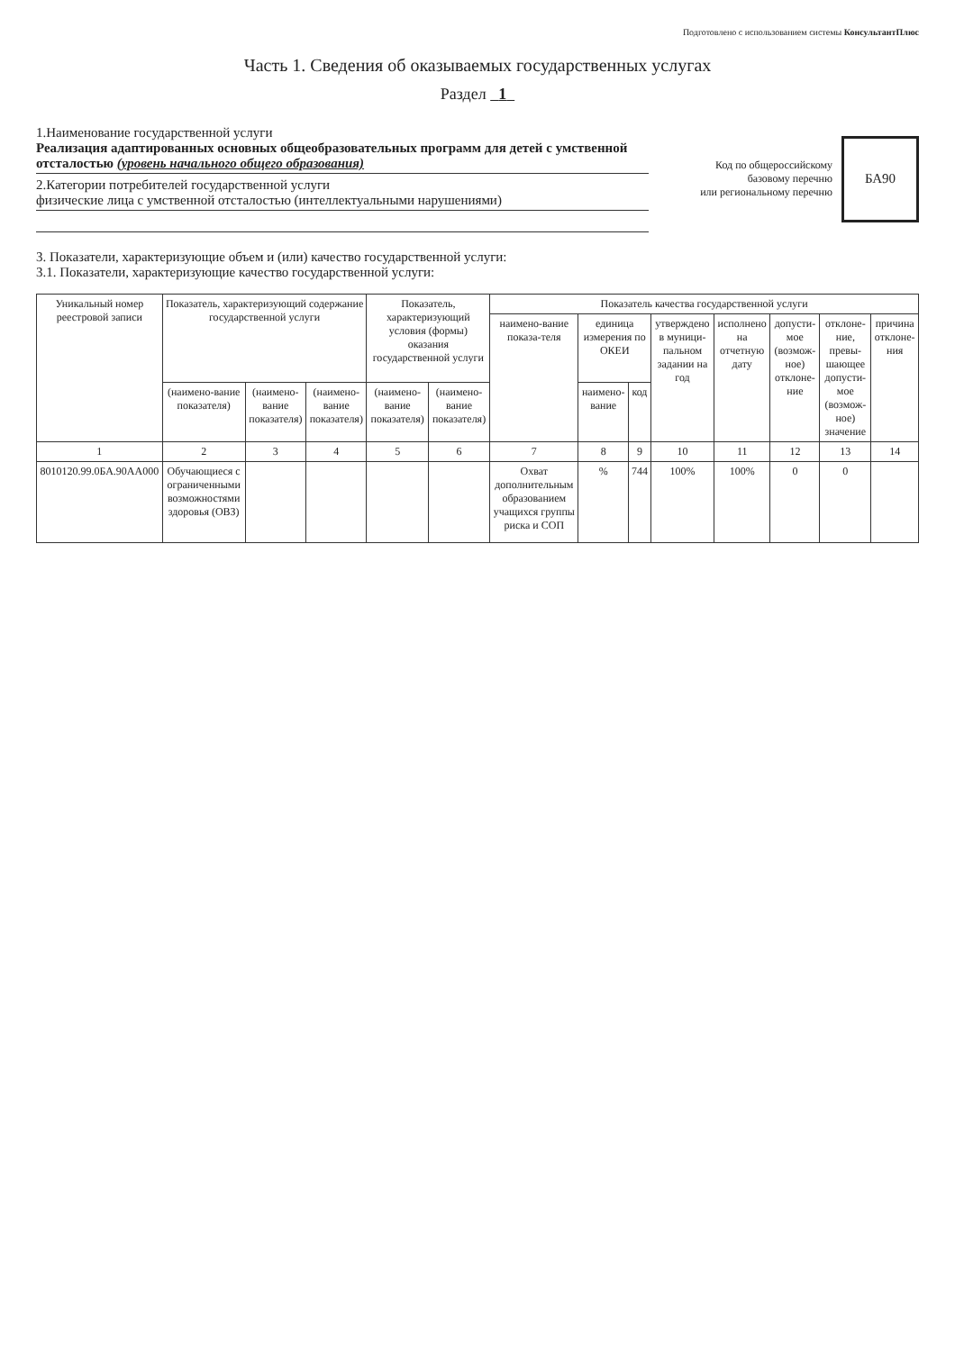Подготовлено с использованием системы КонсультантПлюс
Часть 1. Сведения об оказываемых государственных услугах
Раздел 1
1.Наименование государственной услуги
Реализация адаптированных основных общеобразовательных программ для детей с умственной отсталостью (уровень начального общего образования)
2.Категории потребителей государственной услуги
физические лица с умственной отсталостью (интеллектуальными нарушениями)
Код по общероссийскому
базовому перечню
или региональному перечню
БА90
3. Показатели, характеризующие объем и (или) качество государственной услуги:
3.1. Показатели, характеризующие качество государственной услуги:
| Уникальный номер реестровой записи | Показатель, характеризующий содержание государственной услуги | | | Показатель, характеризующий условия (формы) оказания государственной услуги | | Показатель качества государственной услуги | | | | | | | |
| --- | --- | --- | --- | --- | --- | --- | --- | --- | --- | --- | --- | --- | --- |
| | | | | | | наимено-вание показа-теля | единица измерения по ОКЕИ | | утверждено в муници-пальном задании на год | исполнено на отчетную дату | допусти-мое (возмож-ное) отклоне-ние | отклоне-ние, превы-шающее допусти-мое (возмож-ное) значение | причина отклоне-ния |
| | (наимено-вание показателя) | (наимено-вание показателя) | (наимено-вание показателя) | (наимено-вание показателя) | (наимено-вание показателя) | | наимено-вание | код | | | | | |
| 1 | 2 | 3 | 4 | 5 | 6 | 7 | 8 | 9 | 10 | 11 | 12 | 13 | 14 |
| 8010120.99.0БА.90АА000 | Обучающиеся с ограниченными возможностями здоровья (ОВЗ) | | | | | Охват дополнительным образованием учащихся группы риска и СОП | % | 744 | 100% | 100% | 0 | 0 | |